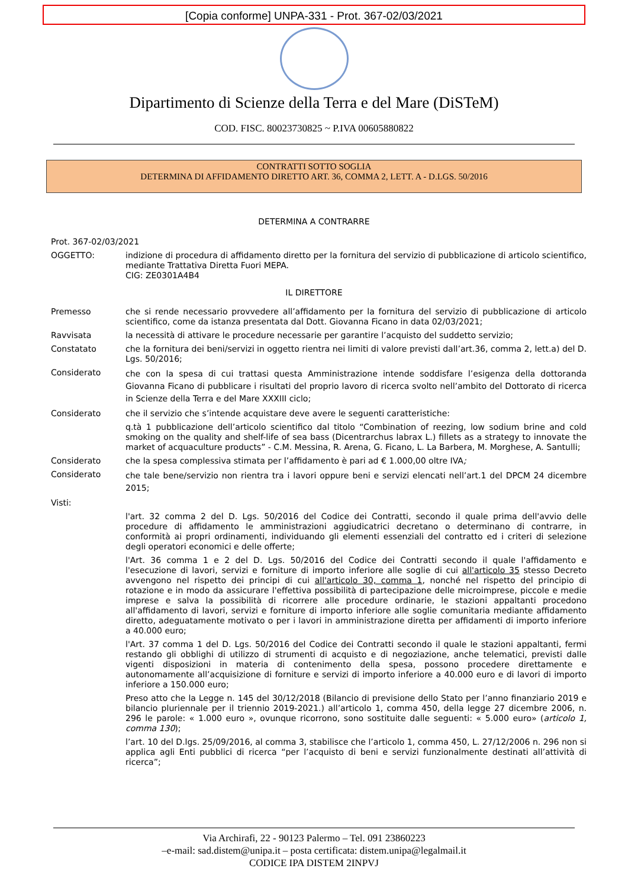[Copia conforme] UNPA-331 - Prot. 367-02/03/2021
Dipartimento di Scienze della Terra e del Mare (DiSTeM)
COD. FISC. 80023730825 ~ P.IVA 00605880822
CONTRATTI SOTTO SOGLIA
DETERMINA DI AFFIDAMENTO DIRETTO ART. 36, COMMA 2, LETT. A - D.LGS. 50/2016
DETERMINA A CONTRARRE
Prot. 367-02/03/2021
OGGETTO: indizione di procedura di affidamento diretto per la fornitura del servizio di pubblicazione di articolo scientifico, mediante Trattativa Diretta Fuori MEPA.
CIG: ZE0301A4B4
IL DIRETTORE
Premesso che si rende necessario provvedere all’affidamento per la fornitura del servizio di pubblicazione di articolo scientifico, come da istanza presentata dal Dott. Giovanna Ficano in data 02/03/2021;
Ravvisata la necessità di attivare le procedure necessarie per garantire l’acquisto del suddetto servizio;
Constatato che la fornitura dei beni/servizi in oggetto rientra nei limiti di valore previsti dall’art.36, comma 2, lett.a) del D. Lgs. 50/2016;
Considerato
che con la spesa di cui trattasi questa Amministrazione intende soddisfare l’esigenza della dottoranda Giovanna Ficano di pubblicare i risultati del proprio lavoro di ricerca svolto nell’ambito del Dottorato di ricerca in Scienze della Terra e del Mare XXXIII ciclo;
Considerato che il servizio che s’intende acquistare deve avere le seguenti caratteristiche:
q.tà 1 pubblicazione dell’articolo scientifico dal titolo “Combination of reezing, low sodium brine and cold smoking on the quality and shelf-life of sea bass (Dicentrarchus labrax L.) fillets as a strategy to innovate the market of acquaculture products” - C.M. Messina, R. Arena, G. Ficano, L. La Barbera, M. Morghese, A. Santulli;
Considerato che la spesa complessiva stimata per l’affidamento è pari ad € 1.000,00 oltre IVA;
Considerato
che tale bene/servizio non rientra tra i lavori oppure beni e servizi elencati nell’art.1 del DPCM 24 dicembre 2015;
Visti:
l'art. 32 comma 2 del D. Lgs. 50/2016 del Codice dei Contratti, secondo il quale prima dell'avvio delle procedure di affidamento le amministrazioni aggiudicatrici decretano o determinano di contrarre, in conformità ai propri ordinamenti, individuando gli elementi essenziali del contratto ed i criteri di selezione degli operatori economici e delle offerte;
l'Art. 36 comma 1 e 2 del D. Lgs. 50/2016 del Codice dei Contratti secondo il quale l'affidamento e l'esecuzione di lavori, servizi e forniture di importo inferiore alle soglie di cui all'articolo 35 stesso Decreto avvengono nel rispetto dei principi di cui all'articolo 30, comma 1, nonché nel rispetto del principio di rotazione e in modo da assicurare l'effettiva possibilità di partecipazione delle microimprese, piccole e medie imprese e salva la possibilità di ricorrere alle procedure ordinarie, le stazioni appaltanti procedono all'affidamento di lavori, servizi e forniture di importo inferiore alle soglie comunitaria mediante affidamento diretto, adeguatamente motivato o per i lavori in amministrazione diretta per affidamenti di importo inferiore a 40.000 euro;
l'Art. 37 comma 1 del D. Lgs. 50/2016 del Codice dei Contratti secondo il quale le stazioni appaltanti, fermi restando gli obblighi di utilizzo di strumenti di acquisto e di negoziazione, anche telematici, previsti dalle vigenti disposizioni in materia di contenimento della spesa, possono procedere direttamente e autonomamente all’acquisizione di forniture e servizi di importo inferiore a 40.000 euro e di lavori di importo inferiore a 150.000 euro;
Preso atto che la Legge n. 145 del 30/12/2018 (Bilancio di previsione dello Stato per l’anno finanziario 2019 e bilancio pluriennale per il triennio 2019-2021.) all’articolo 1, comma 450, della legge 27 dicembre 2006, n. 296 le parole: « 1.000 euro », ovunque ricorrono, sono sostituite dalle seguenti: « 5.000 euro» (articolo 1, comma 130);
l’art. 10 del D.lgs. 25/09/2016, al comma 3, stabilisce che l’articolo 1, comma 450, L. 27/12/2006 n. 296 non si applica agli Enti pubblici di ricerca “per l’acquisto di beni e servizi funzionalmente destinati all’attività di ricerca”;
Via Archirafi, 22 - 90123 Palermo – Tel. 091 23860223
–e-mail: sad.distem@unipa.it – posta certificata: distem.unipa@legalmail.it
CODICE IPA DISTEM 2INPVJ